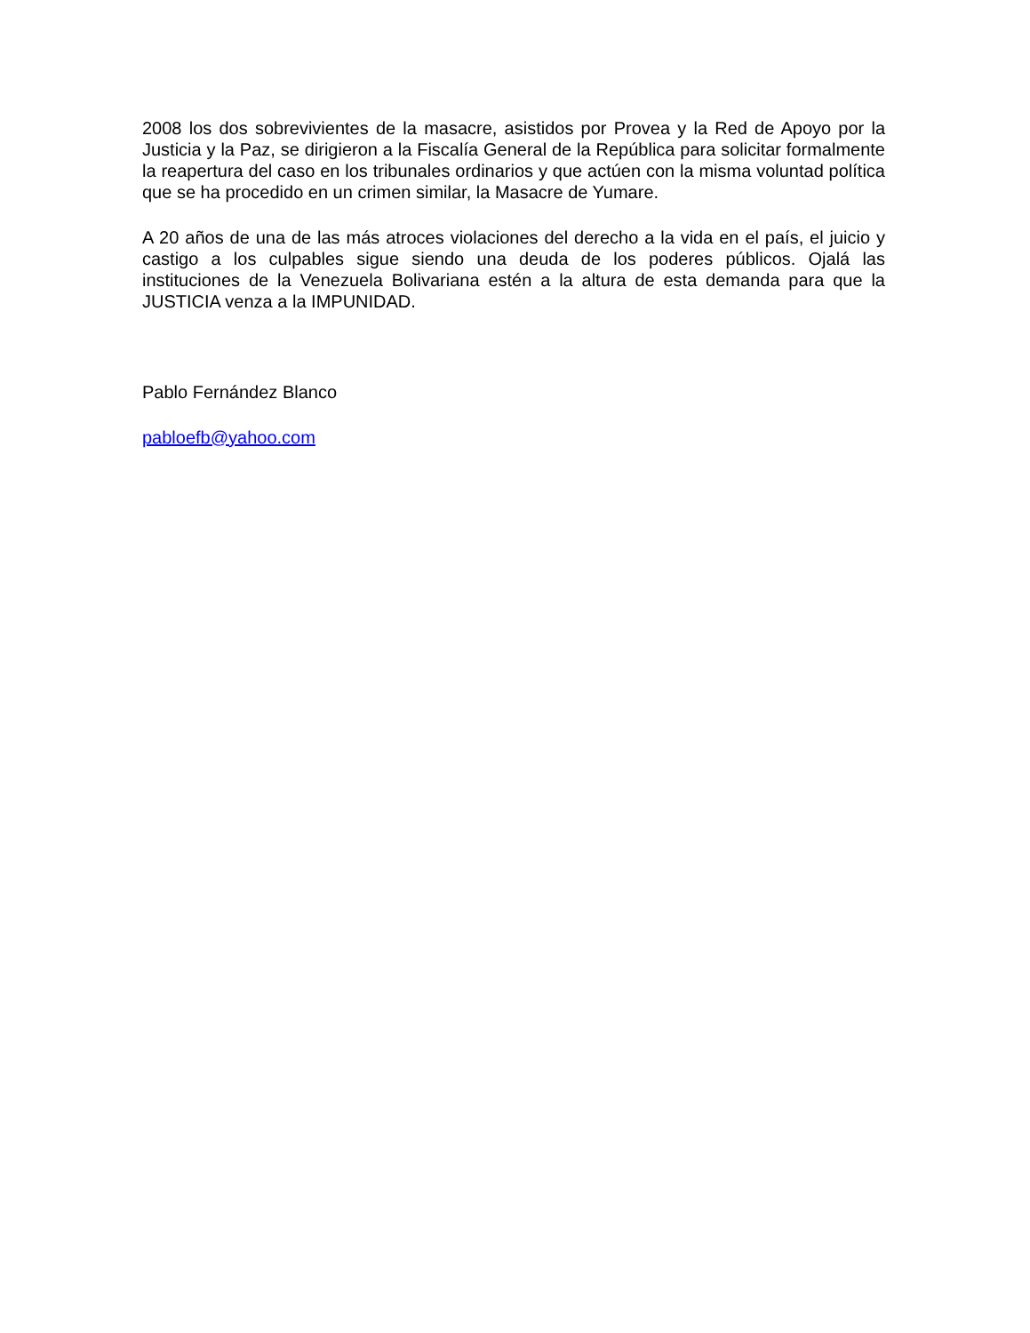2008 los dos sobrevivientes de la masacre, asistidos por Provea y la Red de Apoyo por la Justicia y la Paz, se dirigieron a la Fiscalía General de la República para solicitar formalmente la reapertura del caso en los tribunales ordinarios y que actúen con la misma voluntad política que se ha procedido en un crimen similar, la Masacre de Yumare.
A 20 años de una de las más atroces violaciones del derecho a la vida en el país, el juicio y castigo a los culpables sigue siendo una deuda de los poderes públicos. Ojalá las instituciones de la Venezuela Bolivariana estén a la altura de esta demanda para que la JUSTICIA venza a la IMPUNIDAD.
Pablo Fernández Blanco
pabloefb@yahoo.com